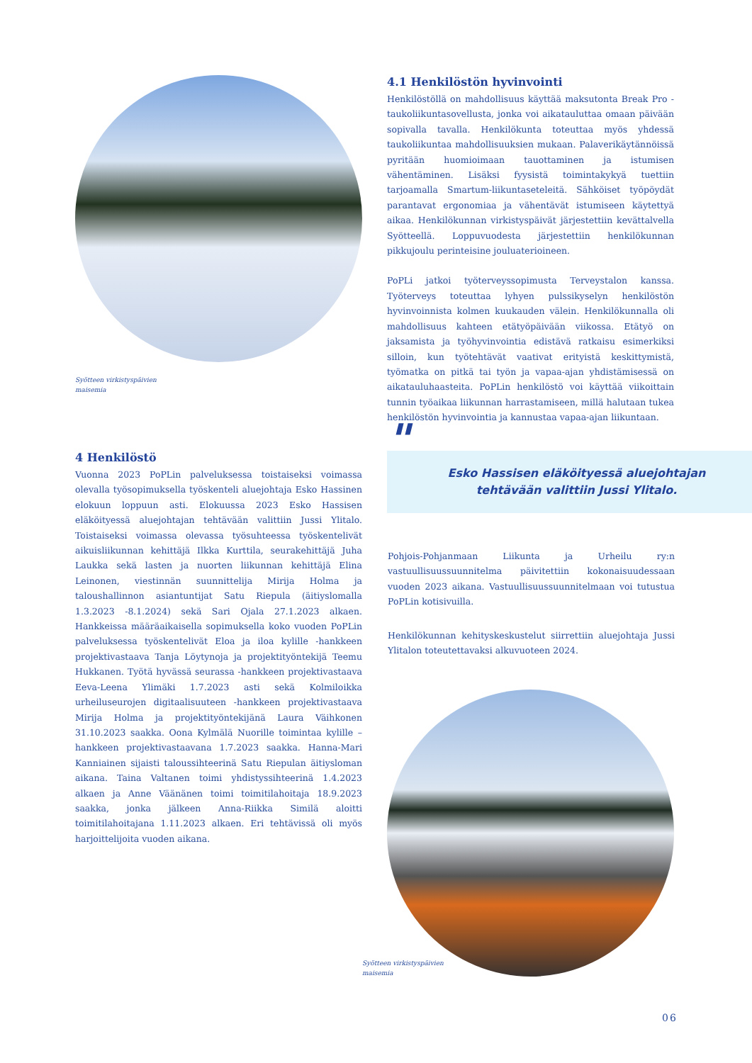Syötteen virkistyspäivien
maisemia
4.1 Henkilöstön hyvinvointi
Henkilöstöllä on mahdollisuus käyttää maksutonta Break Pro -taukoliikuntasovellusta, jonka voi aikatauluttaa omaan päivään sopivalla tavalla. Henkilökunta toteuttaa myös yhdessä taukoliikuntaa mahdollisuuksien mukaan. Palaverikäytännöissä pyritään huomioimaan tauottaminen ja istumisen vähentäminen. Lisäksi fyysistä toimintakykyä tuettiin tarjoamalla Smartum-liikuntaseteleitä. Sähköiset työpöydät parantavat ergonomiaa ja vähentävät istumiseen käytettyä aikaa. Henkilökunnan virkistyspäivät järjestettiin kevättalvella Syötteellä. Loppuvuodesta järjestettiin henkilökunnan pikkujoulu perinteisine jouluaterioineen.
PoPLi jatkoi työterveyssopimusta Terveystalon kanssa. Työterveys toteuttaa lyhyen pulssikyselyn henkilöstön hyvinvoinnista kolmen kuukauden välein. Henkilökunnalla oli mahdollisuus kahteen etätyöpäivään viikossa. Etätyö on jaksamista ja työhyvinvointia edistävä ratkaisu esimerkiksi silloin, kun työtehtävät vaativat erityistä keskittymistä, työmatka on pitkä tai työn ja vapaa-ajan yhdistämisessä on aikatauluhaasteita. PoPLin henkilöstö voi käyttää viikoittain tunnin työaikaa liikunnan harrastamiseen, millä halutaan tukea henkilöstön hyvinvointia ja kannustaa vapaa-ajan liikuntaan.
4 Henkilöstö
Vuonna 2023 PoPLin palveluksessa toistaiseksi voimassa olevalla työsopimuksella työskenteli aluejohtaja Esko Hassinen elokuun loppuun asti. Elokuussa 2023 Esko Hassisen eläköityessä aluejohtajan tehtävään valittiin Jussi Ylitalo. Toistaiseksi voimassa olevassa työsuhteessa työskentelivät aikuisliikunnan kehittäjä Ilkka Kurttila, seurakehittäjä Juha Laukka sekä lasten ja nuorten liikunnan kehittäjä Elina Leinonen, viestinnän suunnittelija Mirija Holma ja taloushallinnon asiantuntijat Satu Riepula (äitiyslomalla 1.3.2023 -8.1.2024) sekä Sari Ojala 27.1.2023 alkaen. Hankkeissa määräaikaisella sopimuksella koko vuoden PoPLin palveluksessa työskentelivät Eloa ja iloa kylille -hankkeen projektivastaava Tanja Löytynoja ja projektityöntekijä Teemu Hukkanen. Työtä hyvässä seurassa -hankkeen projektivastaava Eeva-Leena Ylimäki 1.7.2023 asti sekä Kolmiloikka urheiluseurojen digitaalisuuteen -hankkeen projektivastaava Mirija Holma ja projektityöntekijänä Laura Väihkonen 31.10.2023 saakka. Oona Kylmälä Nuorille toimintaa kylille – hankkeen projektivastaavana 1.7.2023 saakka. Hanna-Mari Kanniainen sijaisti taloussihteerinä Satu Riepulan äitiysloman aikana. Taina Valtanen toimi yhdistyssihteerinä 1.4.2023 alkaen ja Anne Väänänen toimi toimitilahoitaja 18.9.2023 saakka, jonka jälkeen Anna-Riikka Similä aloitti toimitilahoitajana 1.11.2023 alkaen. Eri tehtävissä oli myös harjoittelijoita vuoden aikana.
" Esko Hassisen eläköityessä aluejohtajan tehtävään valittiin Jussi Ylitalo.
Pohjois-Pohjanmaan Liikunta ja Urheilu ry:n vastuullisuussuunnitelma päivitettiin kokonaisuudessaan vuoden 2023 aikana. Vastuullisuussuunnitelmaan voi tutustua PoPLin kotisivuilla.
Henkilökunnan kehityskeskustelut siirrettiin aluejohtaja Jussi Ylitalon toteutettavaksi alkuvuoteen 2024.
Syötteen virkistyspäivien
maisemia
06